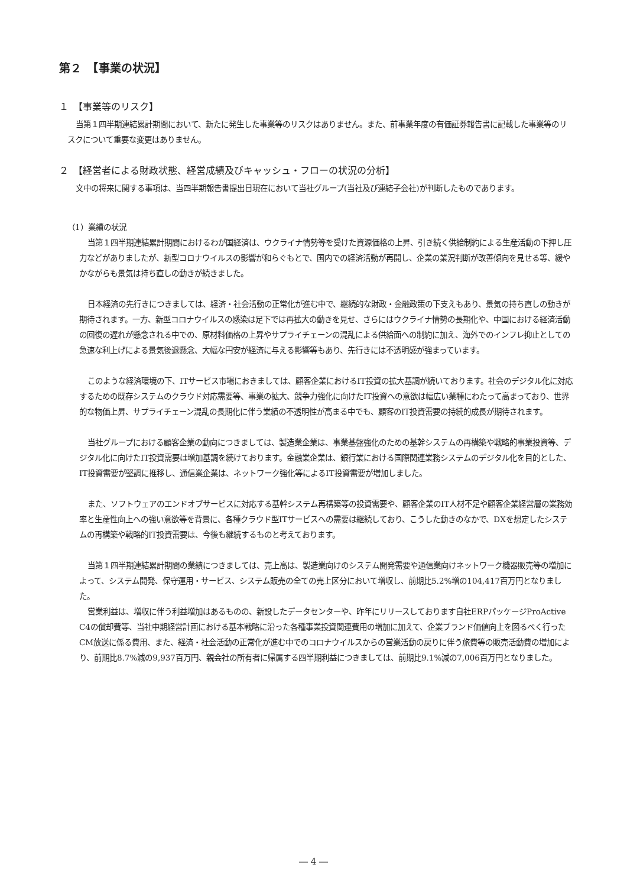第２　【事業の状況】
１　【事業等のリスク】
当第１四半期連結累計期間において、新たに発生した事業等のリスクはありません。また、前事業年度の有価証券報告書に記載した事業等のリスクについて重要な変更はありません。
２　【経営者による財政状態、経営成績及びキャッシュ・フローの状況の分析】
文中の将来に関する事項は、当四半期報告書提出日現在において当社グループ(当社及び連結子会社)が判断したものであります。
（1）業績の状況
当第１四半期連結累計期間におけるわが国経済は、ウクライナ情勢等を受けた資源価格の上昇、引き続く供給制約による生産活動の下押し圧力などがありましたが、新型コロナウイルスの影響が和らぐもとで、国内での経済活動が再開し、企業の業況判断が改善傾向を見せる等、緩やかながらも景気は持ち直しの動きが続きました。
日本経済の先行きにつきましては、経済・社会活動の正常化が進む中で、継続的な財政・金融政策の下支えもあり、景気の持ち直しの動きが期待されます。一方、新型コロナウイルスの感染は足下では再拡大の動きを見せ、さらにはウクライナ情勢の長期化や、中国における経済活動の回復の遅れが懸念される中での、原材料価格の上昇やサプライチェーンの混乱による供給面への制約に加え、海外でのインフレ抑止としての急速な利上げによる景気後退懸念、大幅な円安が経済に与える影響等もあり、先行きには不透明感が強まっています。
このような経済環境の下、ITサービス市場におきましては、顧客企業におけるIT投資の拡大基調が続いております。社会のデジタル化に対応するための既存システムのクラウド対応需要等、事業の拡大、競争力強化に向けたIT投資への意欲は幅広い業種にわたって高まっており、世界的な物価上昇、サプライチェーン混乱の長期化に伴う業績の不透明性が高まる中でも、顧客のIT投資需要の持続的成長が期待されます。
当社グループにおける顧客企業の動向につきましては、製造業企業は、事業基盤強化のための基幹システムの再構築や戦略的事業投資等、デジタル化に向けたIT投資需要は増加基調を続けております。金融業企業は、銀行業における国際関連業務システムのデジタル化を目的とした、IT投資需要が堅調に推移し、通信業企業は、ネットワーク強化等によるIT投資需要が増加しました。
また、ソフトウェアのエンドオブサービスに対応する基幹システム再構築等の投資需要や、顧客企業のIT人材不足や顧客企業経営層の業務効率と生産性向上への強い意欲等を背景に、各種クラウド型ITサービスへの需要は継続しており、こうした動きのなかで、DXを想定したシステムの再構築や戦略的IT投資需要は、今後も継続するものと考えております。
当第１四半期連結累計期間の業績につきましては、売上高は、製造業向けのシステム開発需要や通信業向けネットワーク機器販売等の増加によって、システム開発、保守運用・サービス、システム販売の全ての売上区分において増収し、前期比5.2%増の104,417百万円となりました。
営業利益は、増収に伴う利益増加はあるものの、新設したデータセンターや、昨年にリリースしております自社ERPパッケージProActive C4の償却費等、当社中期経営計画における基本戦略に沿った各種事業投資関連費用の増加に加えて、企業ブランド価値向上を図るべく行ったCM放送に係る費用、また、経済・社会活動の正常化が進む中でのコロナウイルスからの営業活動の戻りに伴う旅費等の販売活動費の増加により、前期比8.7%減の9,937百万円、親会社の所有者に帰属する四半期利益につきましては、前期比9.1%減の7,006百万円となりました。
― 4 ―